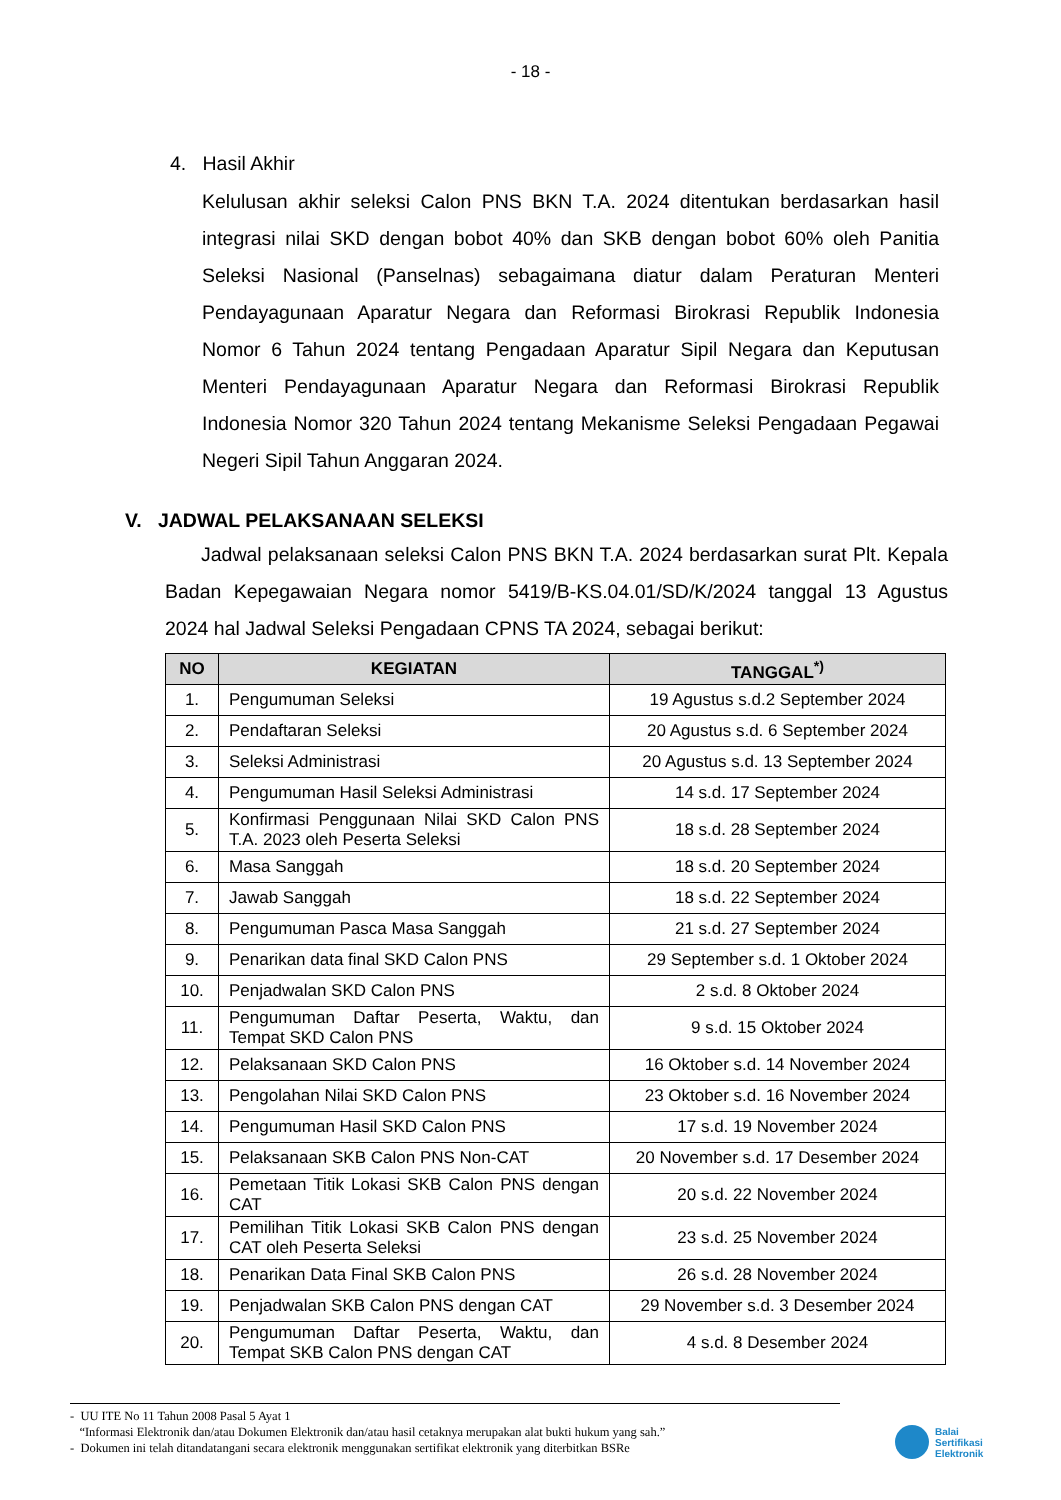- 18 -
4. Hasil Akhir
Kelulusan akhir seleksi Calon PNS BKN T.A. 2024 ditentukan berdasarkan hasil integrasi nilai SKD dengan bobot 40% dan SKB dengan bobot 60% oleh Panitia Seleksi Nasional (Panselnas) sebagaimana diatur dalam Peraturan Menteri Pendayagunaan Aparatur Negara dan Reformasi Birokrasi Republik Indonesia Nomor 6 Tahun 2024 tentang Pengadaan Aparatur Sipil Negara dan Keputusan Menteri Pendayagunaan Aparatur Negara dan Reformasi Birokrasi Republik Indonesia Nomor 320 Tahun 2024 tentang Mekanisme Seleksi Pengadaan Pegawai Negeri Sipil Tahun Anggaran 2024.
V. JADWAL PELAKSANAAN SELEKSI
Jadwal pelaksanaan seleksi Calon PNS BKN T.A. 2024 berdasarkan surat Plt. Kepala Badan Kepegawaian Negara nomor 5419/B-KS.04.01/SD/K/2024 tanggal 13 Agustus 2024 hal Jadwal Seleksi Pengadaan CPNS TA 2024, sebagai berikut:
| NO | KEGIATAN | TANGGAL<sup>*)</sup> |
| --- | --- | --- |
| 1. | Pengumuman Seleksi | 19 Agustus s.d.2 September 2024 |
| 2. | Pendaftaran Seleksi | 20 Agustus s.d. 6 September 2024 |
| 3. | Seleksi Administrasi | 20 Agustus s.d. 13 September 2024 |
| 4. | Pengumuman Hasil Seleksi Administrasi | 14 s.d. 17 September 2024 |
| 5. | Konfirmasi Penggunaan Nilai SKD Calon PNS T.A. 2023 oleh Peserta Seleksi | 18 s.d. 28 September 2024 |
| 6. | Masa Sanggah | 18 s.d. 20 September 2024 |
| 7. | Jawab Sanggah | 18 s.d. 22 September 2024 |
| 8. | Pengumuman Pasca Masa Sanggah | 21 s.d. 27 September 2024 |
| 9. | Penarikan data final SKD Calon PNS | 29 September s.d. 1 Oktober 2024 |
| 10. | Penjadwalan SKD Calon PNS | 2 s.d. 8 Oktober 2024 |
| 11. | Pengumuman Daftar Peserta, Waktu, dan Tempat SKD Calon PNS | 9 s.d. 15 Oktober 2024 |
| 12. | Pelaksanaan SKD Calon PNS | 16 Oktober s.d. 14 November 2024 |
| 13. | Pengolahan Nilai SKD Calon PNS | 23 Oktober s.d. 16 November 2024 |
| 14. | Pengumuman Hasil SKD Calon PNS | 17 s.d. 19 November 2024 |
| 15. | Pelaksanaan SKB Calon PNS Non-CAT | 20 November s.d. 17 Desember 2024 |
| 16. | Pemetaan Titik Lokasi SKB Calon PNS dengan CAT | 20 s.d. 22 November 2024 |
| 17. | Pemilihan Titik Lokasi SKB Calon PNS dengan CAT oleh Peserta Seleksi | 23 s.d. 25 November 2024 |
| 18. | Penarikan Data Final SKB Calon PNS | 26 s.d. 28 November 2024 |
| 19. | Penjadwalan SKB Calon PNS dengan CAT | 29 November s.d. 3 Desember 2024 |
| 20. | Pengumuman Daftar Peserta, Waktu, dan Tempat SKB Calon PNS dengan CAT | 4 s.d. 8 Desember 2024 |
- UU ITE No 11 Tahun 2008 Pasal 5 Ayat 1
“Informasi Elektronik dan/atau Dokumen Elektronik dan/atau hasil cetaknya merupakan alat bukti hukum yang sah.”
- Dokumen ini telah ditandatangani secara elektronik menggunakan sertifikat elektronik yang diterbitkan BSRe
Balai
Sertifikasi
Elektronik